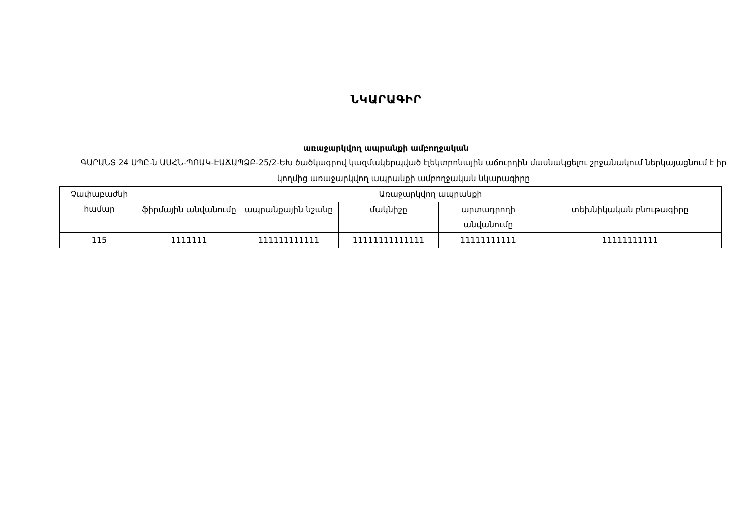ՆԿԱՐԱԳԻՐ
առաջարկվող ապրանքի ամբողջական
ԳԱՐԱՆՏ 24 ՍՊԸ-ն ԱՍՀՆ-ՊՈԱԿ-ԷԱՃԱՊՁԲ-25/2-ԵԽ ծածկագրով կազմակերպված էլեկտրոնային աճուրդին մասնակցելու շրջանակում ներկայացնում է իր կողմից առաջարկվող ապրանքի ամբողջական նկարագիրը
| Չափաբաժնի համար | Առաջարկվող ապրանքի | | | | |
| --- | --- | --- | --- | --- | --- |
| | ֆիրմային անվանումը | ապրանքային նշանը | մակնիշը | արտադրողի անվանումը | տեխնիկական բնութագիրը |
| 115 | 1111111 | 111111111111 | 11111111111111 | 11111111111 | 11111111111 |